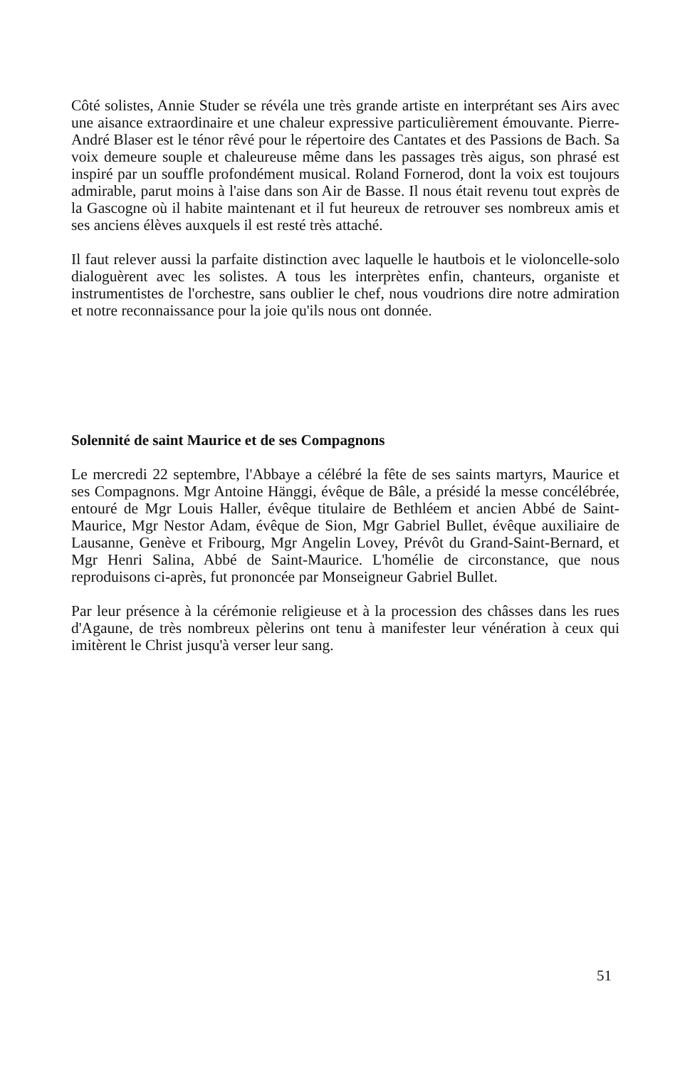Côté solistes, Annie Studer se révéla une très grande artiste en interprétant ses Airs avec une aisance extraordinaire et une chaleur expressive particulièrement émouvante. Pierre-André Blaser est le ténor rêvé pour le répertoire des Cantates et des Passions de Bach. Sa voix demeure souple et chaleureuse même dans les passages très aigus, son phrasé est inspiré par un souffle profondément musical. Roland Fornerod, dont la voix est toujours admirable, parut moins à l'aise dans son Air de Basse. Il nous était revenu tout exprès de la Gascogne où il habite maintenant et il fut heureux de retrouver ses nombreux amis et ses anciens élèves auxquels il est resté très attaché.
Il faut relever aussi la parfaite distinction avec laquelle le hautbois et le violoncelle-solo dialoguèrent avec les solistes. A tous les interprètes enfin, chanteurs, organiste et instrumentistes de l'orchestre, sans oublier le chef, nous voudrions dire notre admiration et notre reconnaissance pour la joie qu'ils nous ont donnée.
Solennité de saint Maurice et de ses Compagnons
Le mercredi 22 septembre, l'Abbaye a célébré la fête de ses saints martyrs, Maurice et ses Compagnons. Mgr Antoine Hänggi, évêque de Bâle, a présidé la messe concélébrée, entouré de Mgr Louis Haller, évêque titulaire de Bethléem et ancien Abbé de Saint-Maurice, Mgr Nestor Adam, évêque de Sion, Mgr Gabriel Bullet, évêque auxiliaire de Lausanne, Genève et Fribourg, Mgr Angelin Lovey, Prévôt du Grand-Saint-Bernard, et Mgr Henri Salina, Abbé de Saint-Maurice. L'homélie de circonstance, que nous reproduisons ci-après, fut prononcée par Monseigneur Gabriel Bullet.
Par leur présence à la cérémonie religieuse et à la procession des châsses dans les rues d'Agaune, de très nombreux pèlerins ont tenu à manifester leur vénération à ceux qui imitèrent le Christ jusqu'à verser leur sang.
51